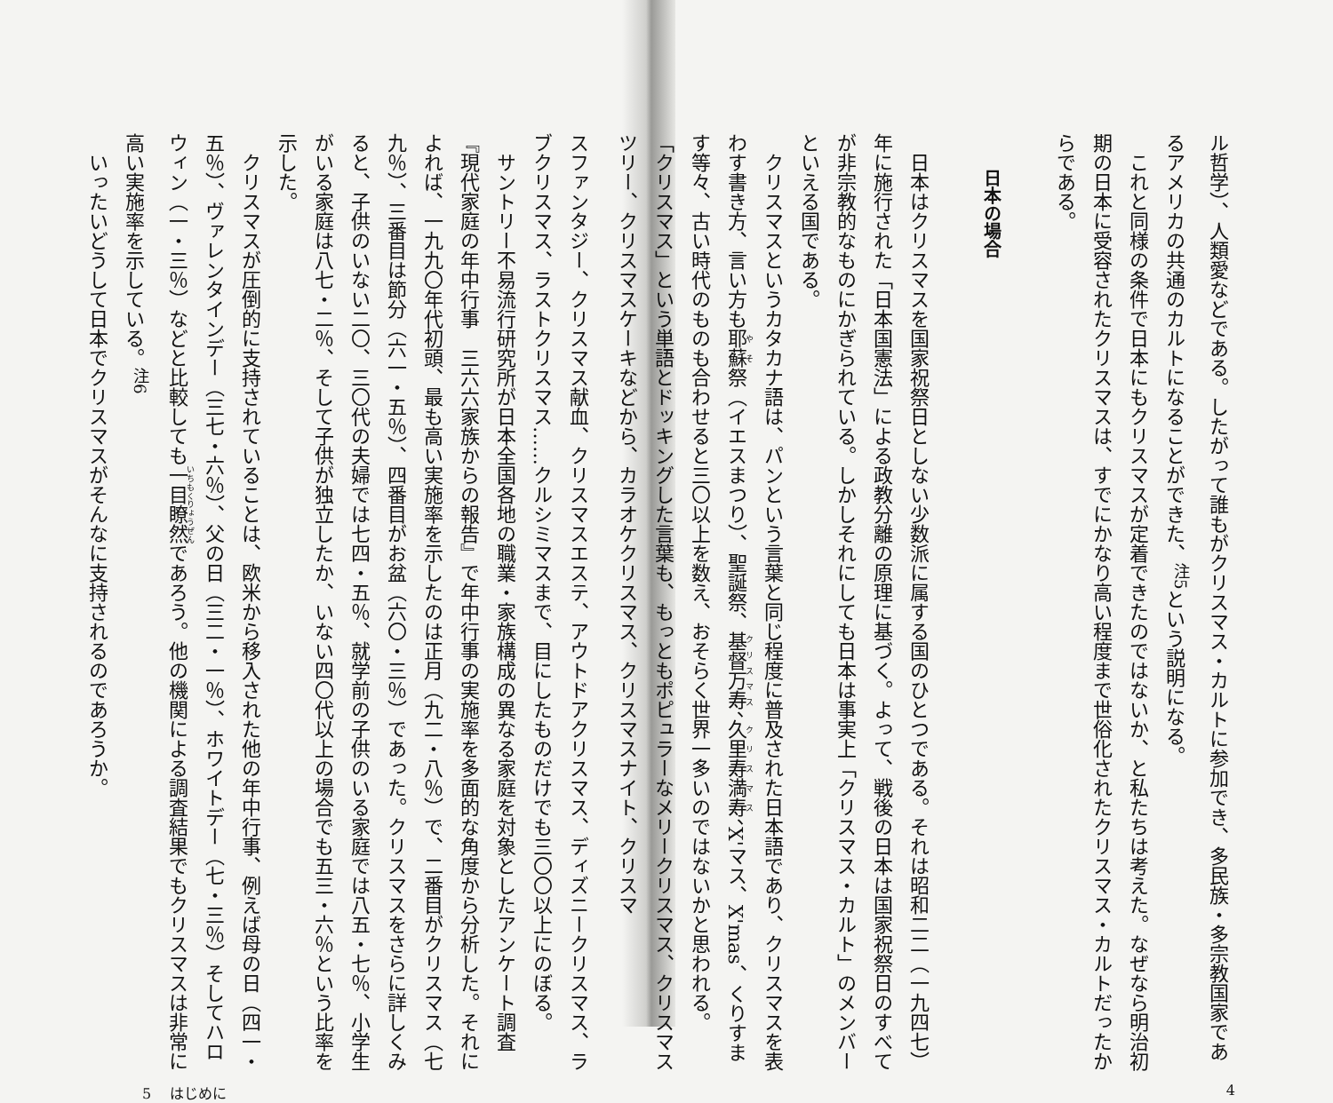ル哲学）、人類愛などである。したがって誰もがクリスマス・カルトに参加でき、多民族・多宗教国家であるアメリカの共通のカルトになることができた、<sup>注5</sup>という説明になる。
これと同様の条件で日本にもクリスマスが定着できたのではないか、と私たちは考えた。なぜなら明治初期の日本に受容されたクリスマスは、すでにかなり高い程度まで世俗化されたクリスマス・カルトだったからである。
日本の場合
日本はクリスマスを国家祝祭日としない少数派に属する国のひとつである。それは昭和二二（一九四七）年に施行された「日本国憲法」による政教分離の原理に基づく。よって、戦後の日本は国家祝祭日のすべてが非宗教的なものにかぎられている。しかしそれにしても日本は事実上「クリスマス・カルト」のメンバーといえる国である。
クリスマスというカタカナ語は、パンという言葉と同じ程度に普及された日本語であり、クリスマスを表わす書き方、言い方も耶蘇祭（イエスまつり）、聖誕祭、基督万寿、久里寿満寿、X'マス、X'mas、くりすます等々、古い時代のものも合わせると三〇以上を数え、おそらく世界一多いのではないかと思われる。
「クリスマス」という単語とドッキングした言葉も、もっともポピュラーなメリークリスマス、クリスマスツリー、クリスマスケーキなどから、カラオケクリスマス、クリスマスナイト、クリスマ
4
スファンタジー、クリスマス献血、クリスマスエステ、アウトドアクリスマス、ディズニークリスマス、ラブクリスマス、ラストクリスマス……クルシミマスまで、目にしたものだけでも三〇〇以上にのぼる。
サントリー不易流行研究所が日本全国各地の職業・家族構成の異なる家庭を対象としたアンケート調査『現代家庭の年中行事　三六六家族からの報告』で年中行事の実施率を多面的な角度から分析した。それによれば、一九九〇年代初頭、最も高い実施率を示したのは正月（九二・八％）で、二番目がクリスマス（七九％）、三番目は節分（六一・五％）、四番目がお盆（六〇・三％）であった。クリスマスをさらに詳しくみると、子供のいない二〇、三〇代の夫婦では七四・五％、就学前の子供のいる家庭では八五・七％、小学生がいる家庭は八七・二％、そして子供が独立したか、いない四〇代以上の場合でも五三・六％という比率を示した。
クリスマスが圧倒的に支持されていることは、欧米から移入された他の年中行事、例えば母の日（四一・五％）、ヴァレンタインデー（三七・六％）、父の日（三二・一％）、ホワイトデー（七・三％）そしてハロウィン（一・三％）などと比較しても一目瞭然であろう。他の機関による調査結果でもクリスマスは非常に高い実施率を示している。<sup>注6</sup>
いったいどうして日本でクリスマスがそんなに支持されるのであろうか。
5 　はじめに